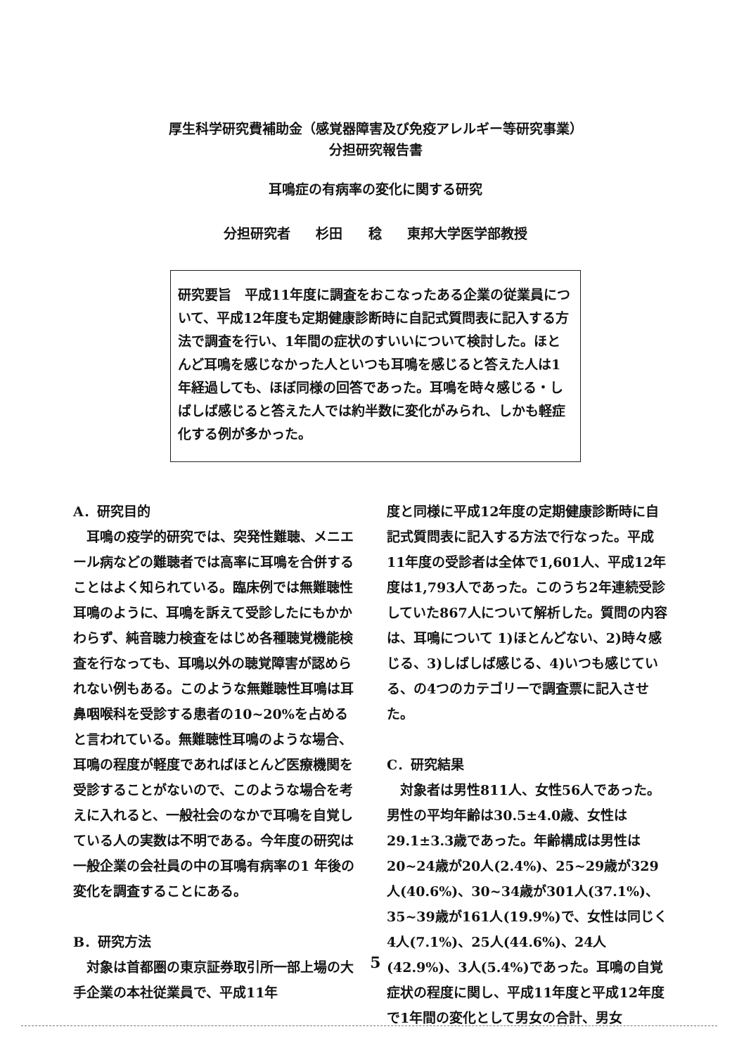厚生科学研究費補助金（感覚器障害及び免疫アレルギー等研究事業）
分担研究報告書
耳鳴症の有病率の変化に関する研究
分担研究者 杉田 稔 東邦大学医学部教授
研究要旨　平成11年度に調査をおこなったある企業の従業員について、平成12年度も定期健康診断時に自記式質問表に記入する方法で調査を行い、1年間の症状のすいいについて検討した。ほとんど耳鳴を感じなかった人といつも耳鳴を感じると答えた人は1年経過しても、ほぼ同様の回答であった。耳鳴を時々感じる・しばしば感じると答えた人では約半数に変化がみられ、しかも軽症化する例が多かった。
A．研究目的
　耳鳴の疫学的研究では、突発性難聴、メニエール病などの難聴者では高率に耳鳴を合併することはよく知られている。臨床例では無難聴性耳鳴のように、耳鳴を訴えて受診したにもかかわらず、純音聴力検査をはじめ各種聴覚機能検査を行なっても、耳鳴以外の聴覚障害が認められない例もある。このような無難聴性耳鳴は耳鼻咽喉科を受診する患者の10~20%を占めると言われている。無難聴性耳鳴のような場合、耳鳴の程度が軽度であればほとんど医療機関を受診することがないので、このような場合を考えに入れると、一般社会のなかで耳鳴を自覚している人の実数は不明である。今年度の研究は一般企業の会社員の中の耳鳴有病率の1 年後の変化を調査することにある。
B．研究方法
　対象は首都圏の東京証券取引所一部上場の大手企業の本社従業員で、平成11年
度と同様に平成12年度の定期健康診断時に自記式質問表に記入する方法で行なった。平成11年度の受診者は全体で1,601人、平成12年度は1,793人であった。このうち2年連続受診していた867人について解析した。質問の内容は、耳鳴について 1)ほとんどない、2)時々感じる、3)しばしば感じる、4)いつも感じている、の4つのカテゴリーで調査票に記入させた。
C．研究結果
　対象者は男性811人、女性56人であった。男性の平均年齢は30.5±4.0歳、女性は29.1±3.3歳であった。年齢構成は男性は20~24歳が20人(2.4%)、25~29歳が329人(40.6%)、30~34歳が301人(37.1%)、35~39歳が161人(19.9%)で、女性は同じく4人(7.1%)、25人(44.6%)、24人(42.9%)、3人(5.4%)であった。耳鳴の自覚症状の程度に関し、平成11年度と平成12年度で1年間の変化として男女の合計、男女
5